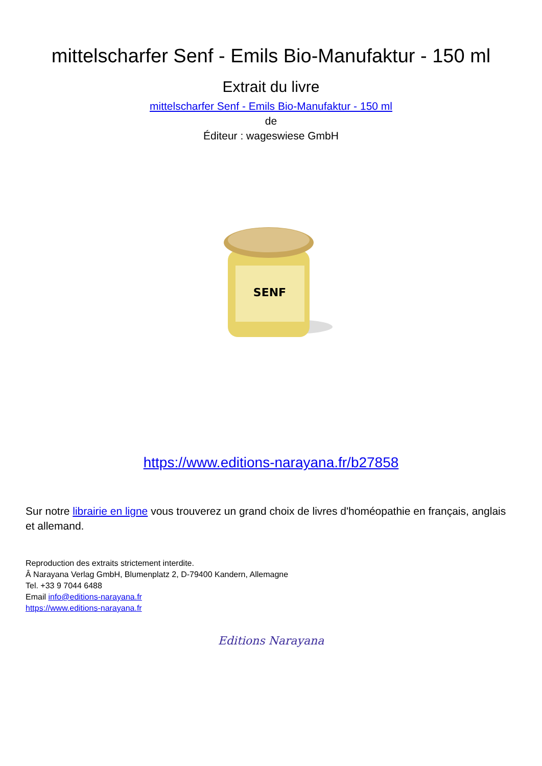mittelscharfer Senf - Emils Bio-Manufaktur - 150 ml
Extrait du livre
mittelscharfer Senf - Emils Bio-Manufaktur - 150 ml
de
Éditeur : wageswiese GmbH
SENF
https://www.editions-narayana.fr/b27858
Sur notre librairie en ligne vous trouverez un grand choix de livres d'homéopathie en français, anglais et allemand.
Reproduction des extraits strictement interdite.
Â Narayana Verlag GmbH, Blumenplatz 2, D-79400 Kandern, Allemagne
Tel. +33 9 7044 6488
Email info@editions-narayana.fr
https://www.editions-narayana.fr
Editions Narayana